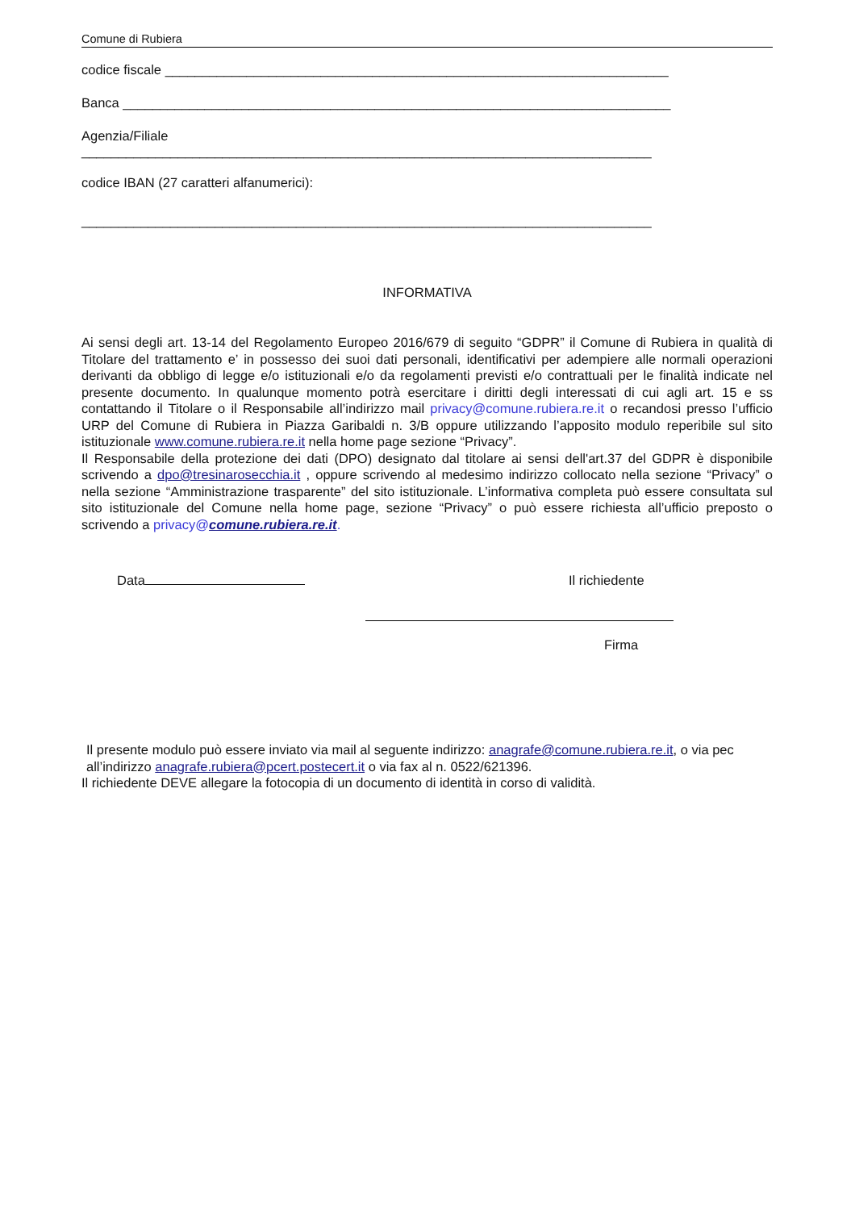Comune di Rubiera
codice fiscale ____________________________________________________________________
Banca __________________________________________________________________________
Agenzia/Filiale
_____________________________________________________________________________
codice IBAN (27 caratteri alfanumerici):
_____________________________________________________________________________
INFORMATIVA
Ai sensi degli art. 13-14 del Regolamento Europeo 2016/679 di seguito “GDPR” il Comune di Rubiera in qualità di Titolare del trattamento e’ in possesso dei suoi dati personali, identificativi per adempiere alle normali operazioni derivanti da obbligo di legge e/o istituzionali e/o da regolamenti previsti e/o contrattuali per le finalità indicate nel presente documento. In qualunque momento potrà esercitare i diritti degli interessati di cui agli art. 15 e ss contattando il Titolare o il Responsabile all’indirizzo mail privacy@comune.rubiera.re.it o recandosi presso l’ufficio URP del Comune di Rubiera in Piazza Garibaldi n. 3/B oppure utilizzando l’apposito modulo reperibile sul sito istituzionale www.comune.rubiera.re.it nella home page sezione “Privacy”.
Il Responsabile della protezione dei dati (DPO) designato dal titolare ai sensi dell'art.37 del GDPR è disponibile scrivendo a dpo@tresinarosecchia.it , oppure scrivendo al medesimo indirizzo collocato nella sezione “Privacy” o nella sezione “Amministrazione trasparente” del sito istituzionale. L’informativa completa può essere consultata sul sito istituzionale del Comune nella home page, sezione “Privacy” o può essere richiesta all’ufficio preposto o scrivendo a privacy@comune.rubiera.re.it.
Data Il richiedente
Firma
Il presente modulo può essere inviato via mail al seguente indirizzo: anagrafe@comune.rubiera.re.it, o via pec all’indirizzo anagrafe.rubiera@pcert.postecert.it o via fax al n. 0522/621396.
Il richiedente DEVE allegare la fotocopia di un documento di identità in corso di validità.